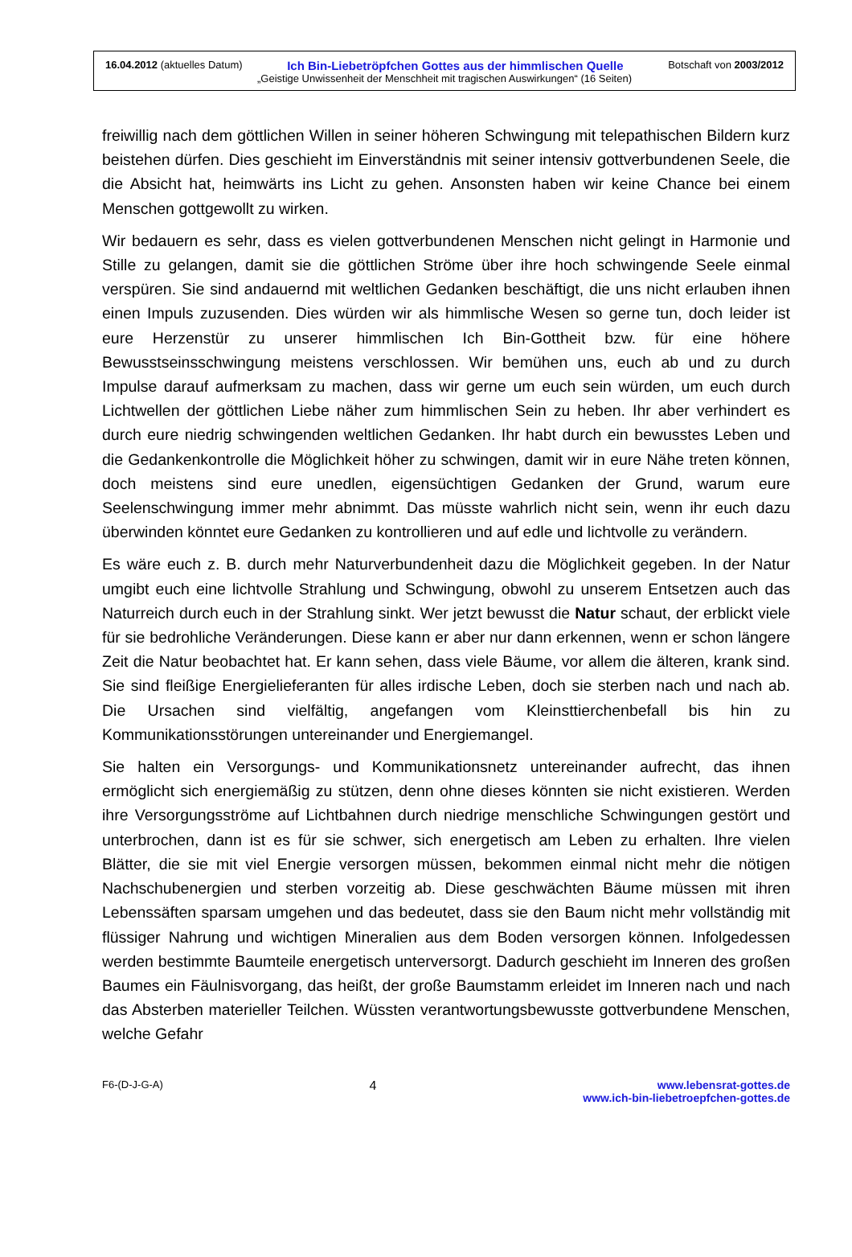16.04.2012 (aktuelles Datum) Ich Bin-Liebetröpfchen Gottes aus der himmlischen Quelle Botschaft von 2003/2012
„Geistige Unwissenheit der Menschheit mit tragischen Auswirkungen“ (16 Seiten)
freiwillig nach dem göttlichen Willen in seiner höheren Schwingung mit telepathischen Bildern kurz beistehen dürfen. Dies geschieht im Einverständnis mit seiner intensiv gottverbundenen Seele, die die Absicht hat, heimwärts ins Licht zu gehen. Ansonsten haben wir keine Chance bei einem Menschen gottgewollt zu wirken.
Wir bedauern es sehr, dass es vielen gottverbundenen Menschen nicht gelingt in Harmonie und Stille zu gelangen, damit sie die göttlichen Ströme über ihre hoch schwingende Seele einmal verspüren. Sie sind andauernd mit weltlichen Gedanken beschäftigt, die uns nicht erlauben ihnen einen Impuls zuzusenden. Dies würden wir als himmlische Wesen so gerne tun, doch leider ist eure Herzenstür zu unserer himmlischen Ich Bin-Gottheit bzw. für eine höhere Bewusstseinsschwingung meistens verschlossen. Wir bemühen uns, euch ab und zu durch Impulse darauf aufmerksam zu machen, dass wir gerne um euch sein würden, um euch durch Lichtwellen der göttlichen Liebe näher zum himmlischen Sein zu heben. Ihr aber verhindert es durch eure niedrig schwingenden weltlichen Gedanken. Ihr habt durch ein bewusstes Leben und die Gedankenkontrolle die Möglichkeit höher zu schwingen, damit wir in eure Nähe treten können, doch meistens sind eure unedlen, eigensüchtigen Gedanken der Grund, warum eure Seelenschwingung immer mehr abnimmt. Das müsste wahrlich nicht sein, wenn ihr euch dazu überwinden könntet eure Gedanken zu kontrollieren und auf edle und lichtvolle zu verändern.
Es wäre euch z. B. durch mehr Naturverbundenheit dazu die Möglichkeit gegeben. In der Natur umgibt euch eine lichtvolle Strahlung und Schwingung, obwohl zu unserem Entsetzen auch das Naturreich durch euch in der Strahlung sinkt. Wer jetzt bewusst die Natur schaut, der erblickt viele für sie bedrohliche Veränderungen. Diese kann er aber nur dann erkennen, wenn er schon längere Zeit die Natur beobachtet hat. Er kann sehen, dass viele Bäume, vor allem die älteren, krank sind. Sie sind fleißige Energielieferanten für alles irdische Leben, doch sie sterben nach und nach ab. Die Ursachen sind vielfältig, angefangen vom Kleinsttierchenbefall bis hin zu Kommunikationsstörungen untereinander und Energiemangel.
Sie halten ein Versorgungs- und Kommunikationsnetz untereinander aufrecht, das ihnen ermöglicht sich energiemäßig zu stützen, denn ohne dieses könnten sie nicht existieren. Werden ihre Versorgungsströme auf Lichtbahnen durch niedrige menschliche Schwingungen gestört und unterbrochen, dann ist es für sie schwer, sich energetisch am Leben zu erhalten. Ihre vielen Blätter, die sie mit viel Energie versorgen müssen, bekommen einmal nicht mehr die nötigen Nachschubenergien und sterben vorzeitig ab. Diese geschwächten Bäume müssen mit ihren Lebenssäften sparsam umgehen und das bedeutet, dass sie den Baum nicht mehr vollständig mit flüssiger Nahrung und wichtigen Mineralien aus dem Boden versorgen können. Infolgedessen werden bestimmte Baumteile energetisch unterversorgt. Dadurch geschieht im Inneren des großen Baumes ein Fäulnisvorgang, das heißt, der große Baumstamm erleidet im Inneren nach und nach das Absterben materieller Teilchen. Wüssten verantwortungsbewusste gottverbundene Menschen, welche Gefahr
F6-(D-J-G-A) 4 www.lebensrat-gottes.de
www.ich-bin-liebetroepfchen-gottes.de